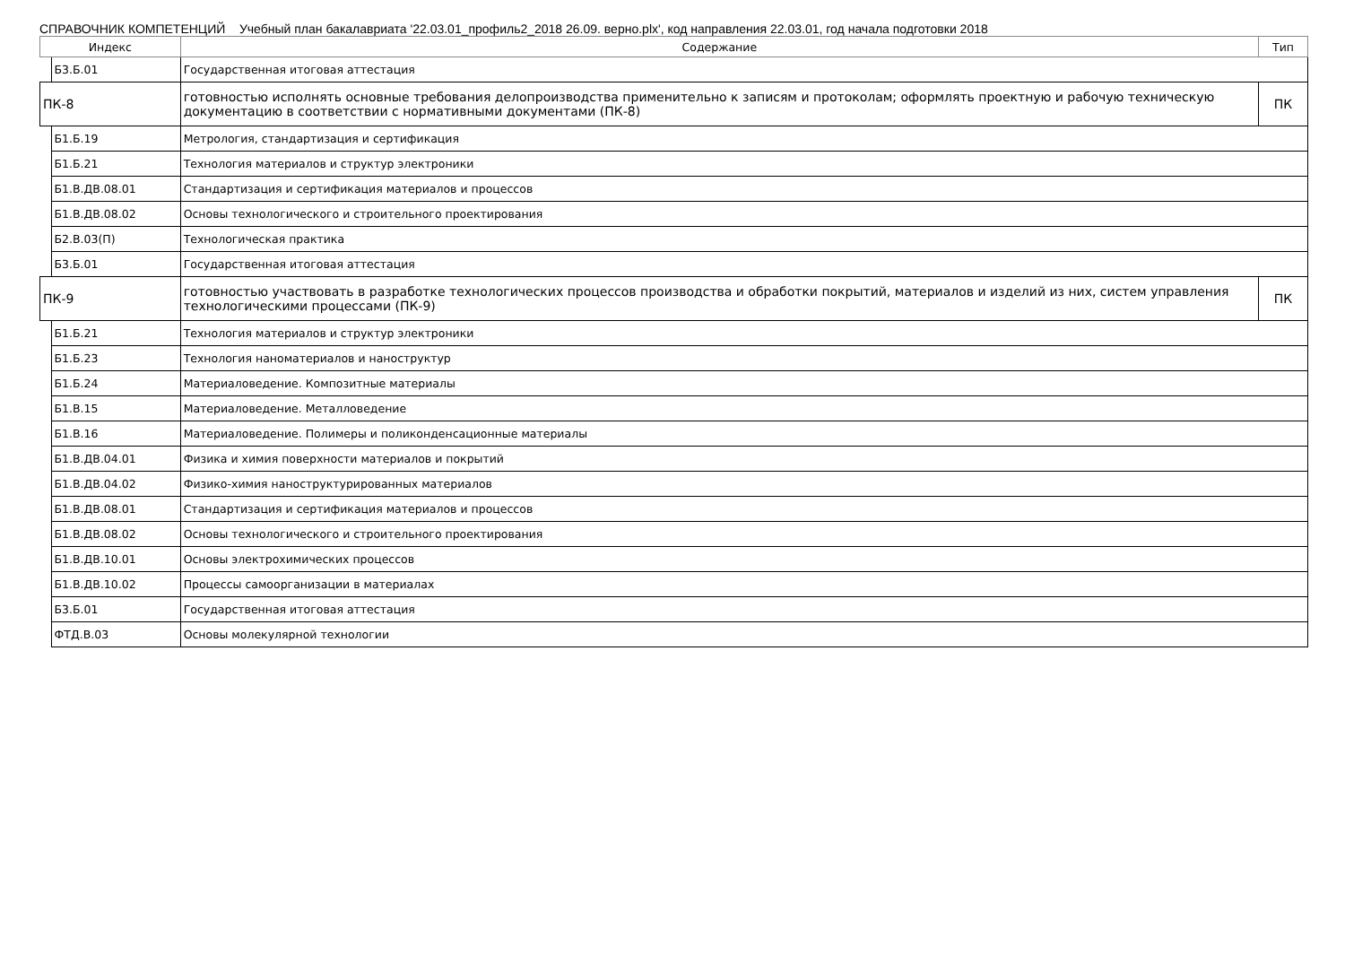СПРАВОЧНИК КОМПЕТЕНЦИЙ Учебный план бакалавриата '22.03.01_профиль2_2018 26.09. верно.plx', код направления 22.03.01, год начала подготовки 2018
| Индекс | | Содержание | Тип |
| --- | --- | --- | --- |
| | Б3.Б.01 | Государственная итоговая аттестация | |
| ПК-8 | | готовностью исполнять основные требования делопроизводства применительно к записям и протоколам; оформлять проектную и рабочую техническую документацию в соответствии с нормативными документами (ПК-8) | ПК |
| | Б1.Б.19 | Метрология, стандартизация и сертификация | |
| | Б1.Б.21 | Технология материалов и структур электроники | |
| | Б1.В.ДВ.08.01 | Стандартизация и сертификация материалов и процессов | |
| | Б1.В.ДВ.08.02 | Основы технологического и строительного проектирования | |
| | Б2.В.03(П) | Технологическая практика | |
| | Б3.Б.01 | Государственная итоговая аттестация | |
| ПК-9 | | готовностью участвовать в разработке технологических процессов производства и обработки покрытий, материалов и изделий из них, систем управления технологическими процессами (ПК-9) | ПК |
| | Б1.Б.21 | Технология материалов и структур электроники | |
| | Б1.Б.23 | Технология наноматериалов и наноструктур | |
| | Б1.Б.24 | Материаловедение. Композитные материалы | |
| | Б1.В.15 | Материаловедение. Металловедение | |
| | Б1.В.16 | Материаловедение. Полимеры и поликонденсационные материалы | |
| | Б1.В.ДВ.04.01 | Физика и химия поверхности материалов и покрытий | |
| | Б1.В.ДВ.04.02 | Физико-химия наноструктурированных материалов | |
| | Б1.В.ДВ.08.01 | Стандартизация и сертификация материалов и процессов | |
| | Б1.В.ДВ.08.02 | Основы технологического и строительного проектирования | |
| | Б1.В.ДВ.10.01 | Основы электрохимических процессов | |
| | Б1.В.ДВ.10.02 | Процессы самоорганизации в материалах | |
| | Б3.Б.01 | Государственная итоговая аттестация | |
| | ФТД.В.03 | Основы молекулярной технологии | |